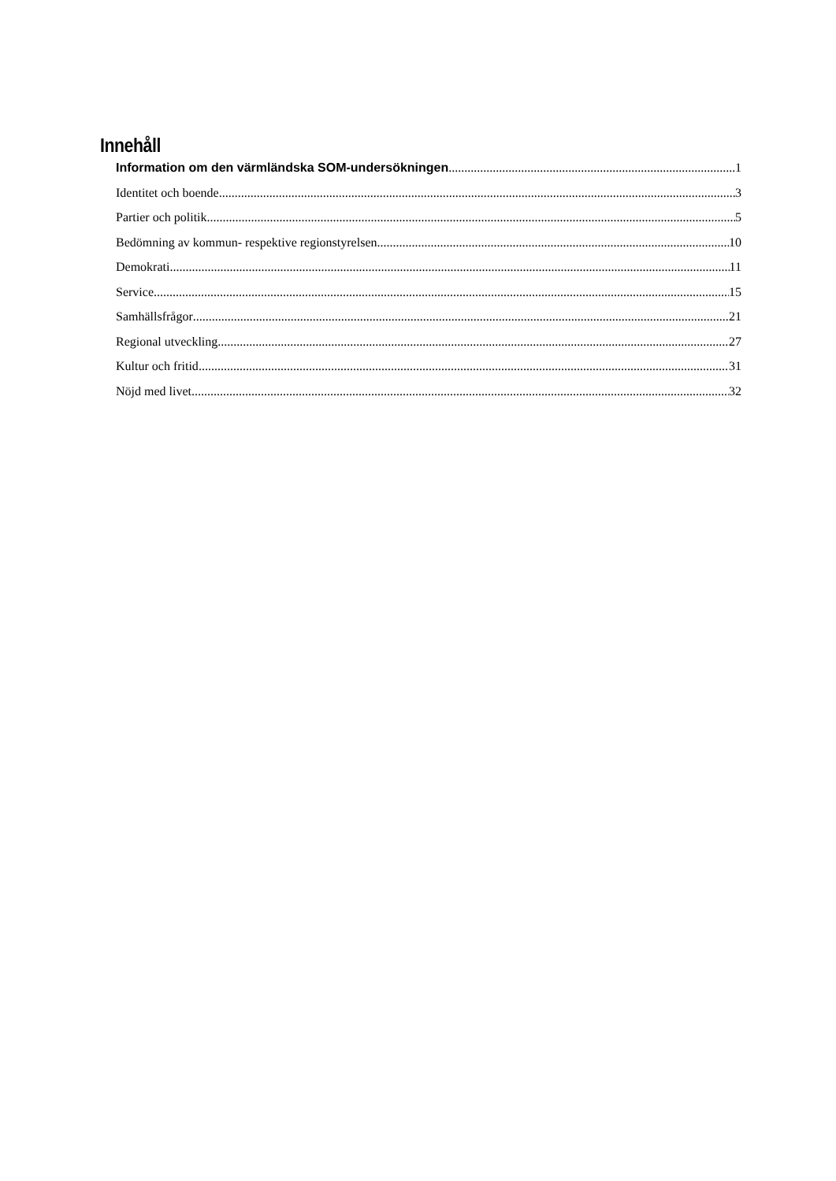Innehåll
Information om den värmländska SOM-undersökningen 1
Identitet och boende 3
Partier och politik 5
Bedömning av kommun- respektive regionstyrelsen 10
Demokrati 11
Service 15
Samhällsfrågor 21
Regional utveckling 27
Kultur och fritid 31
Nöjd med livet 32